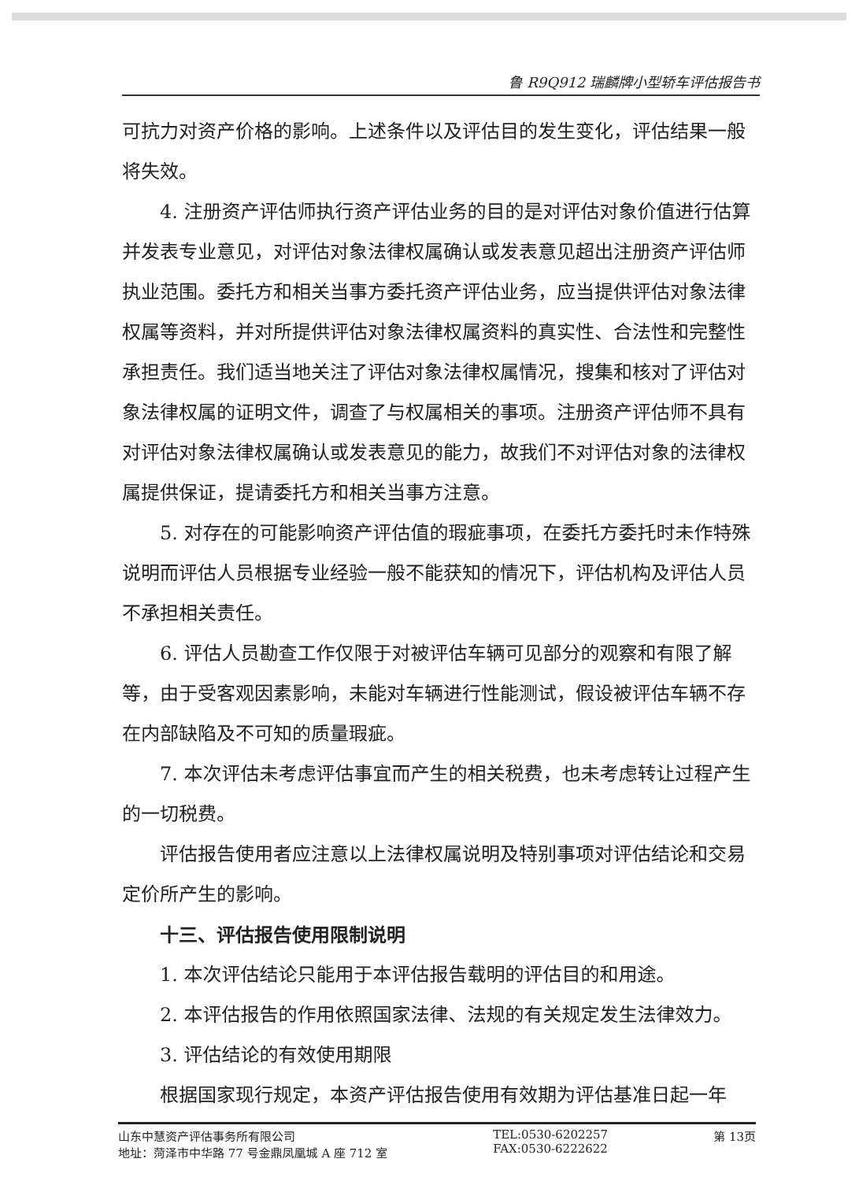鲁 R9Q912 瑞麟牌小型轿车评估报告书
可抗力对资产价格的影响。上述条件以及评估目的发生变化，评估结果一般将失效。
4. 注册资产评估师执行资产评估业务的目的是对评估对象价值进行估算并发表专业意见，对评估对象法律权属确认或发表意见超出注册资产评估师执业范围。委托方和相关当事方委托资产评估业务，应当提供评估对象法律权属等资料，并对所提供评估对象法律权属资料的真实性、合法性和完整性承担责任。我们适当地关注了评估对象法律权属情况，搜集和核对了评估对象法律权属的证明文件，调查了与权属相关的事项。注册资产评估师不具有对评估对象法律权属确认或发表意见的能力，故我们不对评估对象的法律权属提供保证，提请委托方和相关当事方注意。
5. 对存在的可能影响资产评估值的瑕疵事项，在委托方委托时未作特殊说明而评估人员根据专业经验一般不能获知的情况下，评估机构及评估人员不承担相关责任。
6. 评估人员勘查工作仅限于对被评估车辆可见部分的观察和有限了解等，由于受客观因素影响，未能对车辆进行性能测试，假设被评估车辆不存在内部缺陷及不可知的质量瑕疵。
7. 本次评估未考虑评估事宜而产生的相关税费，也未考虑转让过程产生的一切税费。
评估报告使用者应注意以上法律权属说明及特别事项对评估结论和交易定价所产生的影响。
十三、评估报告使用限制说明
1. 本次评估结论只能用于本评估报告载明的评估目的和用途。
2. 本评估报告的作用依照国家法律、法规的有关规定发生法律效力。
3. 评估结论的有效使用期限
根据国家现行规定，本资产评估报告使用有效期为评估基准日起一年
山东中慧资产评估事务所有限公司
地址：菏泽市中华路 77 号金鼎凤凰城 A 座 712 室
TEL:0530-6202257
FAX:0530-6222622
第 13页